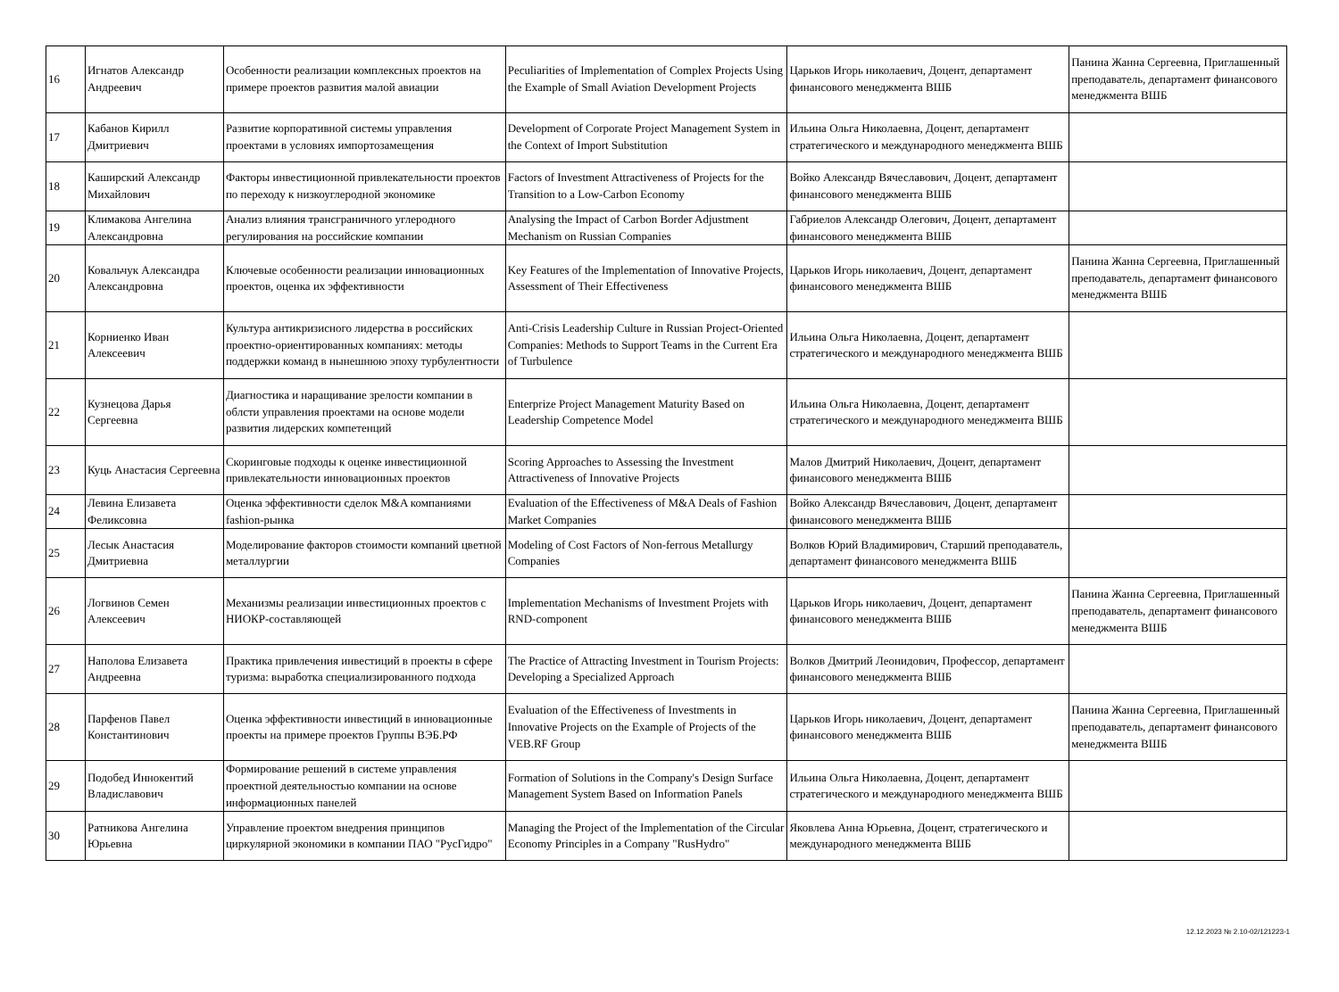| 16 | Игнатов Александр Андреевич | Особенности реализации комплексных проектов на примере проектов развития малой авиации | Peculiarities of Implementation of Complex Projects Using the Example of Small Aviation Development Projects | Царьков Игорь николаевич, Доцент, департамент финансового менеджмента ВШБ | Панина Жанна Сергеевна, Приглашенный преподаватель, департамент финансового менеджмента ВШБ |
| 17 | Кабанов Кирилл Дмитриевич | Развитие корпоративной системы управления проектами в условиях импортозамещения | Development of Corporate Project Management System in the Context of Import Substitution | Ильина Ольга Николаевна, Доцент, департамент стратегического и международного менеджмента ВШБ | |
| 18 | Каширский Александр Михайлович | Факторы инвестиционной привлекательности проектов по переходу к низкоуглеродной экономике | Factors of Investment Attractiveness of Projects for the Transition to a Low-Carbon Economy | Войко Александр Вячеславович, Доцент, департамент финансового менеджмента ВШБ | |
| 19 | Климакова Ангелина Александровна | Анализ влияния трансграничного углеродного регулирования на российские компании | Analysing the Impact of Carbon Border Adjustment Mechanism on Russian Companies | Габриелов Александр Олегович, Доцент, департамент финансового менеджмента ВШБ | |
| 20 | Ковальчук Александра Александровна | Ключевые особенности реализации инновационных проектов, оценка их эффективности | Key Features of the Implementation of Innovative Projects, Assessment of Their Effectiveness | Царьков Игорь николаевич, Доцент, департамент финансового менеджмента ВШБ | Панина Жанна Сергеевна, Приглашенный преподаватель, департамент финансового менеджмента ВШБ |
| 21 | Корниенко Иван Алексеевич | Культура антикризисного лидерства в российских проектно-ориентированных компаниях: методы поддержки команд в нынешнюю эпоху турбулентности | Anti-Crisis Leadership Culture in Russian Project-Oriented Companies: Methods to Support Teams in the Current Era of Turbulence | Ильина Ольга Николаевна, Доцент, департамент стратегического и международного менеджмента ВШБ | |
| 22 | Кузнецова Дарья Сергеевна | Диагностика и наращивание зрелости компании в облсти управления проектами на основе модели развития лидерских компетенций | Enterprize Project Management Maturity Based on Leadership Competence Model | Ильина Ольга Николаевна, Доцент, департамент стратегического и международного менеджмента ВШБ | |
| 23 | Куць Анастасия Сергеевна | Скоринговые подходы к оценке инвестиционной привлекательности инновационных проектов | Scoring Approaches to Assessing the Investment Attractiveness of Innovative Projects | Малов Дмитрий Николаевич, Доцент, департамент финансового менеджмента ВШБ | |
| 24 | Левина Елизавета Феликсовна | Оценка эффективности сделок M&A компаниями fashion-рынка | Evaluation of the Effectiveness of M&A Deals of Fashion Market Companies | Войко Александр Вячеславович, Доцент, департамент финансового менеджмента ВШБ | |
| 25 | Лесык Анастасия Дмитриевна | Моделирование факторов стоимости компаний цветной металлургии | Modeling of Cost Factors of Non-ferrous Metallurgy Companies | Волков Юрий Владимирович, Старший преподаватель, департамент финансового менеджмента ВШБ | |
| 26 | Логвинов Семен Алексеевич | Механизмы реализации инвестиционных проектов с НИОКР-составляющей | Implementation Mechanisms of Investment Projets with RND-component | Царьков Игорь николаевич, Доцент, департамент финансового менеджмента ВШБ | Панина Жанна Сергеевна, Приглашенный преподаватель, департамент финансового менеджмента ВШБ |
| 27 | Наполова Елизавета Андреевна | Практика привлечения инвестиций в проекты в сфере туризма: выработка специализированного подхода | The Practice of Attracting Investment in Tourism Projects: Developing a Specialized Approach | Волков Дмитрий Леонидович, Профессор, департамент финансового менеджмента ВШБ | |
| 28 | Парфенов Павел Константинович | Оценка эффективности инвестиций в инновационные проекты на примере проектов Группы ВЭБ.РФ | Evaluation of the Effectiveness of Investments in Innovative Projects on the Example of Projects of the VEB.RF Group | Царьков Игорь николаевич, Доцент, департамент финансового менеджмента ВШБ | Панина Жанна Сергеевна, Приглашенный преподаватель, департамент финансового менеджмента ВШБ |
| 29 | Подобед Иннокентий Владиславович | Формирование решений в системе управления проектной деятельностью компании на основе информационных панелей | Formation of Solutions in the Company's Design Surface Management System Based on Information Panels | Ильина Ольга Николаевна, Доцент, департамент стратегического и международного менеджмента ВШБ | |
| 30 | Ратникова Ангелина Юрьевна | Управление проектом внедрения принципов циркулярной экономики в компании ПАО "РусГидро" | Managing the Project of the Implementation of the Circular Economy Principles in a Company "RusHydro" | Яковлева Анна Юрьевна, Доцент, стратегического и международного менеджмента ВШБ | |
12.12.2023 № 2.10-02/121223-1